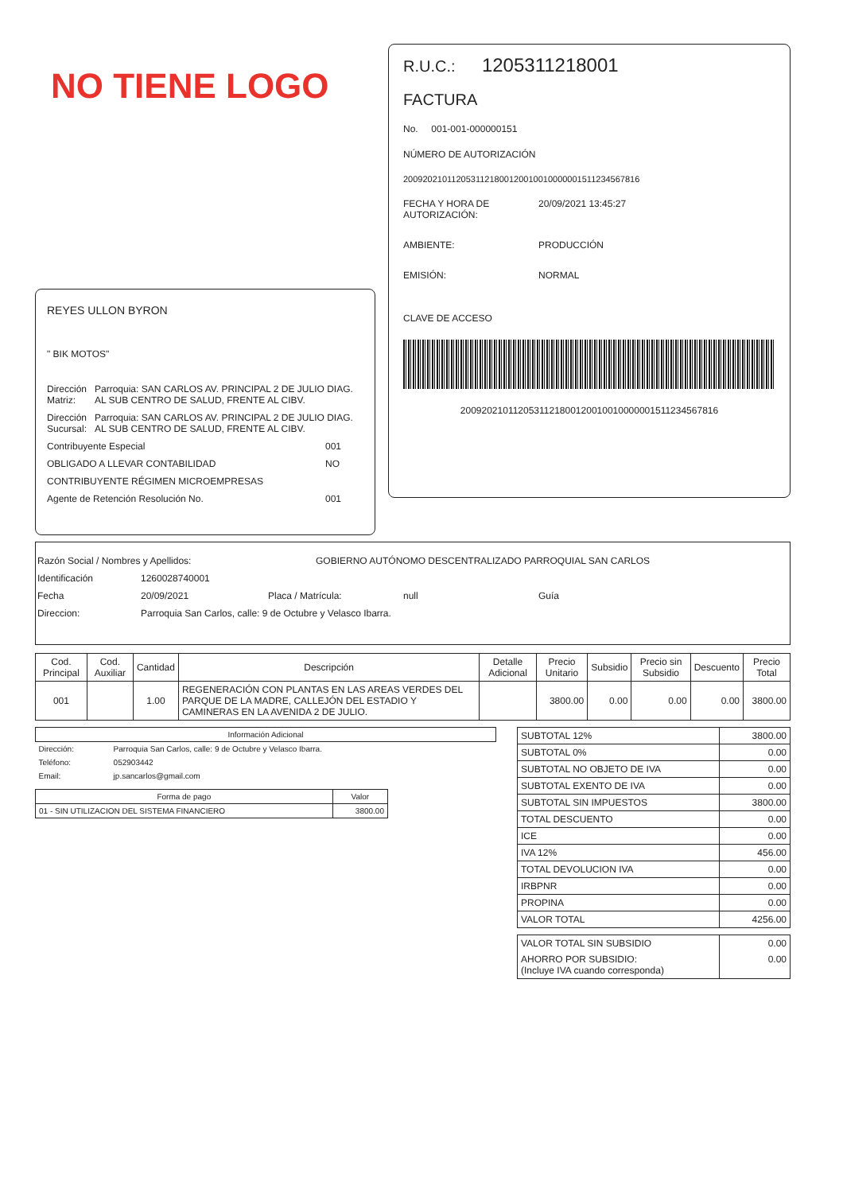NO TIENE LOGO
REYES ULLON BYRON
" BIK MOTOS"
Dirección Matriz: Parroquia: SAN CARLOS AV. PRINCIPAL 2 DE JULIO DIAG. AL SUB CENTRO DE SALUD, FRENTE AL CIBV.
Dirección Sucursal: Parroquia: SAN CARLOS AV. PRINCIPAL 2 DE JULIO DIAG. AL SUB CENTRO DE SALUD, FRENTE AL CIBV.
Contribuyente Especial 001
OBLIGADO A LLEVAR CONTABILIDAD NO
CONTRIBUYENTE RÉGIMEN MICROEMPRESAS
Agente de Retención Resolución No. 001
R.U.C.: 1205311218001
FACTURA
No. 001-001-000000151
NÚMERO DE AUTORIZACIÓN
2009202101120531121800120010010000001511234567816
FECHA Y HORA DE AUTORIZACIÓN: 20/09/2021 13:45:27
AMBIENTE: PRODUCCIÓN
EMISIÓN: NORMAL
CLAVE DE ACCESO
2009202101120531121800120010010000001511234567816
Razón Social / Nombres y Apellidos: GOBIERNO AUTÓNOMO DESCENTRALIZADO PARROQUIAL SAN CARLOS
Identificación 1260028740001
Fecha 20/09/2021 Placa / Matrícula: null Guía
Direccion: Parroquia San Carlos, calle: 9 de Octubre y Velasco Ibarra.
| Cod. Principal | Cod. Auxiliar | Cantidad | Descripción | Detalle Adicional | Precio Unitario | Subsidio | Precio sin Subsidio | Descuento | Precio Total |
| --- | --- | --- | --- | --- | --- | --- | --- | --- | --- |
| 001 | | 1.00 | REGENERACIÓN CON PLANTAS EN LAS AREAS VERDES DEL PARQUE DE LA MADRE, CALLEJÓN DEL ESTADIO Y CAMINERAS EN LA AVENIDA 2 DE JULIO. | | 3800.00 | 0.00 | 0.00 | 0.00 | 3800.00 |
| Información Adicional | |
| --- | --- |
| Dirección: | Parroquia San Carlos, calle: 9 de Octubre y Velasco Ibarra. |
| Teléfono: | 052903442 |
| Email: | jp.sancarlos@gmail.com |
| Forma de pago | Valor |
| --- | --- |
| 01 - SIN UTILIZACION DEL SISTEMA FINANCIERO | 3800.00 |
| SUBTOTAL 12% | 3800.00 |
| SUBTOTAL 0% | 0.00 |
| SUBTOTAL NO OBJETO DE IVA | 0.00 |
| SUBTOTAL EXENTO DE IVA | 0.00 |
| SUBTOTAL SIN IMPUESTOS | 3800.00 |
| TOTAL DESCUENTO | 0.00 |
| ICE | 0.00 |
| IVA 12% | 456.00 |
| TOTAL DEVOLUCION IVA | 0.00 |
| IRBPNR | 0.00 |
| PROPINA | 0.00 |
| VALOR TOTAL | 4256.00 |
| VALOR TOTAL SIN SUBSIDIO | 0.00 |
| AHORRO POR SUBSIDIO: (Incluye IVA cuando corresponda) | 0.00 |